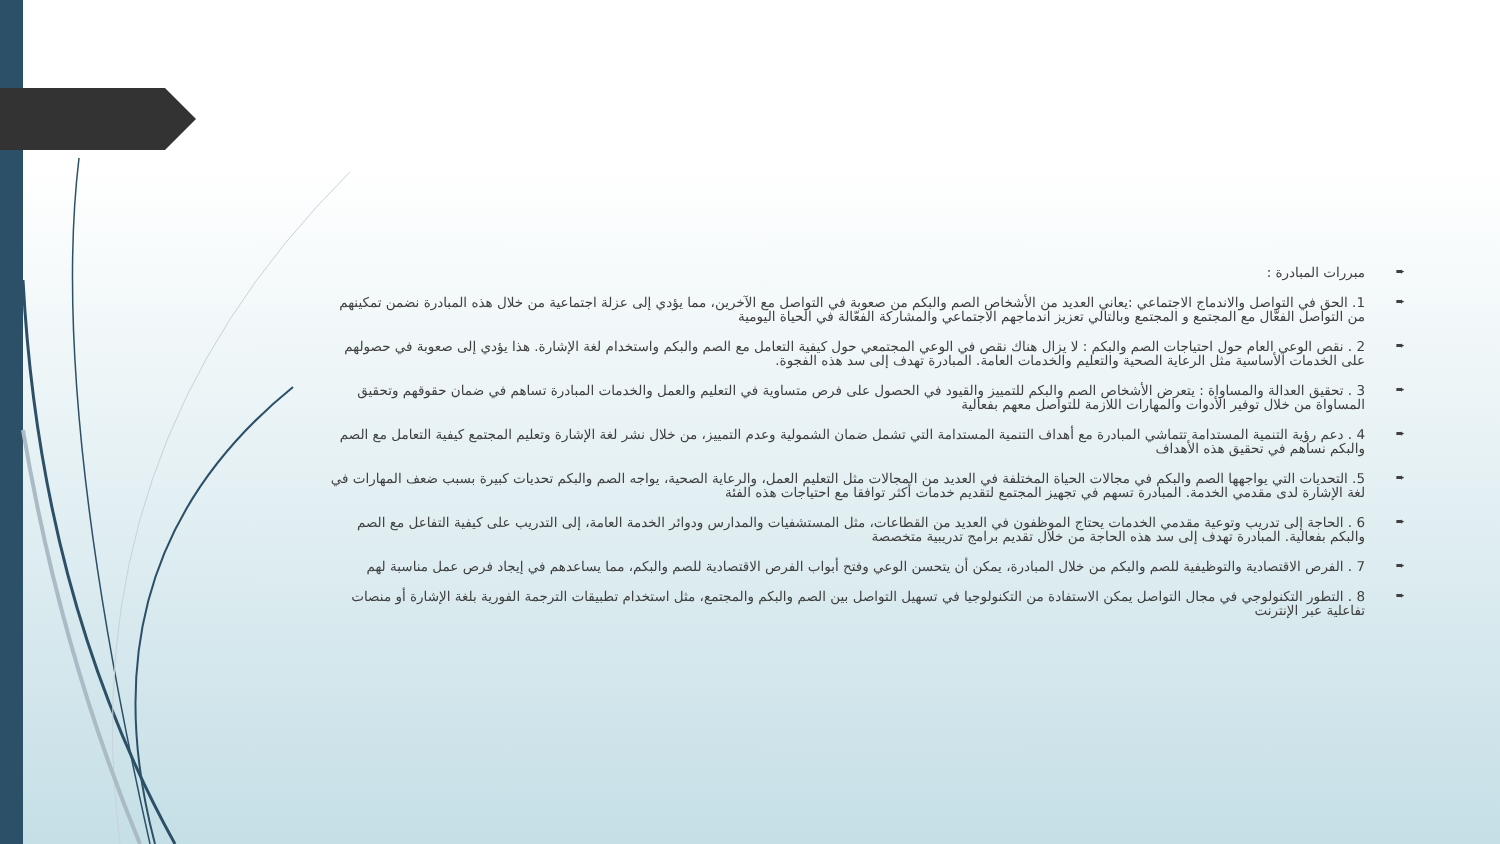➨ مبررات المبادرة :
➨ 1. الحق في التواصل والاندماج الاجتماعي :يعاني العديد من الأشخاص الصم والبكم من صعوبة في التواصل مع الآخرين، مما يؤدي إلى عزلة اجتماعية من خلال هذه المبادرة نضمن تمكينهم من التواصل الفعّال مع المجتمع و المجتمع وبالتالي تعزيز اندماجهم الاجتماعي والمشاركة الفعّالة في الحياة اليومية
➨ 2 . نقص الوعي العام حول احتياجات الصم والبكم : لا يزال هناك نقص في الوعي المجتمعي حول كيفية التعامل مع الصم والبكم واستخدام لغة الإشارة. هذا يؤدي إلى صعوبة في حصولهم على الخدمات الأساسية مثل الرعاية الصحية والتعليم والخدمات العامة. المبادرة تهدف إلى سد هذه الفجوة.
➨ 3 . تحقيق العدالة والمساواة : يتعرض الأشخاص الصم والبكم للتمييز والقيود في الحصول على فرص متساوية في التعليم والعمل والخدمات المبادرة تساهم في ضمان حقوقهم وتحقيق المساواة من خلال توفير الأدوات والمهارات اللازمة للتواصل معهم بفعالية
➨ 4 . دعم رؤية التنمية المستدامة تتماشي المبادرة مع أهداف التنمية المستدامة التي تشمل ضمان الشمولية وعدم التمييز، من خلال نشر لغة الإشارة وتعليم المجتمع كيفية التعامل مع الصم والبكم نساهم في تحقيق هذه الأهداف
➨ 5. التحديات التي يواجهها الصم والبكم في مجالات الحياة المختلفة في العديد من المجالات مثل التعليم العمل، والرعاية الصحية، يواجه الصم والبكم تحديات كبيرة بسبب ضعف المهارات في لغة الإشارة لدى مقدمي الخدمة. المبادرة تسهم في تجهيز المجتمع لتقديم خدمات أكثر توافقا مع احتياجات هذه الفئة
➨ 6 . الحاجة إلى تدريب وتوعية مقدمي الخدمات يحتاج الموظفون في العديد من القطاعات، مثل المستشفيات والمدارس ودوائر الخدمة العامة، إلى التدريب على كيفية التفاعل مع الصم والبكم بفعالية. المبادرة تهدف إلى سد هذه الحاجة من خلال تقديم برامج تدريبية متخصصة
➨ 7 . الفرص الاقتصادية والتوظيفية للصم والبكم من خلال المبادرة، يمكن أن يتحسن الوعي وفتح أبواب الفرص الاقتصادية للصم والبكم، مما يساعدهم في إيجاد فرص عمل مناسبة لهم
➨ 8 . التطور التكنولوجي في مجال التواصل يمكن الاستفادة من التكنولوجيا في تسهيل التواصل بين الصم والبكم والمجتمع، مثل استخدام تطبيقات الترجمة الفورية بلغة الإشارة أو منصات تفاعلية عبر الإنترنت